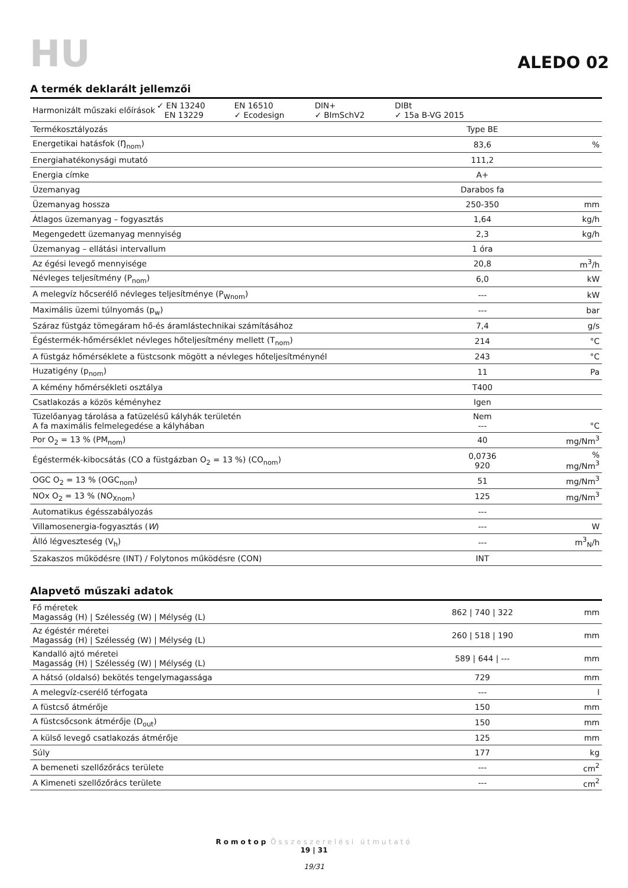HU
ALEDO 02
A termék deklarált jellemzői
| / Harmonizált műszaki előírások / ✓ EN 13240 EN 13229 / EN 16510 ✓ Ecodesign / DIN+ ✓ BImSchV2 / DIBt ✓ 15a B-VG 2015 / / | | |
| Termékosztályozás | Type BE | |
| Energetikai hatásfok (Ŋ<sub>nom</sub>) | 83,6 | % |
| Energiahatékonysági mutató | 111,2 | |
| Energia címke | A+ | |
| Üzemanyag | Darabos fa | |
| Üzemanyag hossza | 250-350 | mm |
| Átlagos üzemanyag – fogyasztás | 1,64 | kg/h |
| Megengedett üzemanyag mennyiség | 2,3 | kg/h |
| Üzemanyag – ellátási intervallum | 1 óra | |
| Az égési levegő mennyisége | 20,8 | m<sup>3</sup>/h |
| Névleges teljesítmény (P<sub>nom</sub>) | 6,0 | kW |
| A melegvíz hőcserélő névleges teljesítménye (P<sub>Wnom</sub>) | --- | kW |
| Maximális üzemi túlnyomás (p<sub>w</sub>) | --- | bar |
| Száraz füstgáz tömegáram hő-és áramlástechnikai számításához | 7,4 | g/s |
| Égéstermék-hőmérséklet névleges hőteljesítmény mellett (T<sub>nom</sub>) | 214 | °C |
| A füstgáz hőmérséklete a füstcsonk mögött a névleges hőteljesítménynél | 243 | °C |
| Huzatigény (p<sub>nom</sub>) | 11 | Pa |
| A kémény hőmérsékleti osztálya | T400 | |
| Csatlakozás a közös kéményhez | Igen | |
| Tüzelőanyag tárolása a fatüzelésű kályhák területén A fa maximális felmelegedése a kályhában | Nem --- | °C |
| Por O<sub>2</sub> = 13 % (PM<sub>nom</sub>) | 40 | mg/Nm<sup>3</sup> |
| Égéstermék-kibocsátás (CO a füstgázban O<sub>2</sub> = 13 %) (CO<sub>nom</sub>) | 0,0736 920 | % mg/Nm<sup>3</sup> |
| OGC O<sub>2</sub> = 13 % (OGC<sub>nom</sub>) | 51 | mg/Nm<sup>3</sup> |
| NOx O<sub>2</sub> = 13 % (NO<sub>Xnom</sub>) | 125 | mg/Nm<sup>3</sup> |
| Automatikus égésszabályozás | --- | |
| Villamosenergia-fogyasztás ( W ) | --- | W |
| Álló légveszteség (V<sub>h</sub>) | --- | m<sup>3</sup><sub>N</sub>/h |
| Szakaszos működésre (INT) / Folytonos működésre (CON) | INT | |
Alapvető műszaki adatok
| Fő méretek Magasság (H) / Szélesség (W) / Mélység (L) | 862 / 740 / 322 | mm |
| Az égéstér méretei Magasság (H) / Szélesség (W) / Mélység (L) | 260 / 518 / 190 | mm |
| Kandalló ajtó méretei Magasság (H) / Szélesség (W) / Mélység (L) | 589 / 644 / --- | mm |
| A hátsó (oldalsó) bekötés tengelymagassága | 729 | mm |
| A melegvíz-cserélő térfogata | --- | l |
| A füstcső átmérője | 150 | mm |
| A füstcsőcsonk átmérője (D<sub>out</sub>) | 150 | mm |
| A külső levegő csatlakozás átmérője | 125 | mm |
| Súly | 177 | kg |
| A bemeneti szellőzőrács területe | --- | cm<sup>2</sup> |
| A Kimeneti szellőzőrács területe | --- | cm<sup>2</sup> |
Romotop Összeszerelési útmutató
19 | 31
19/31